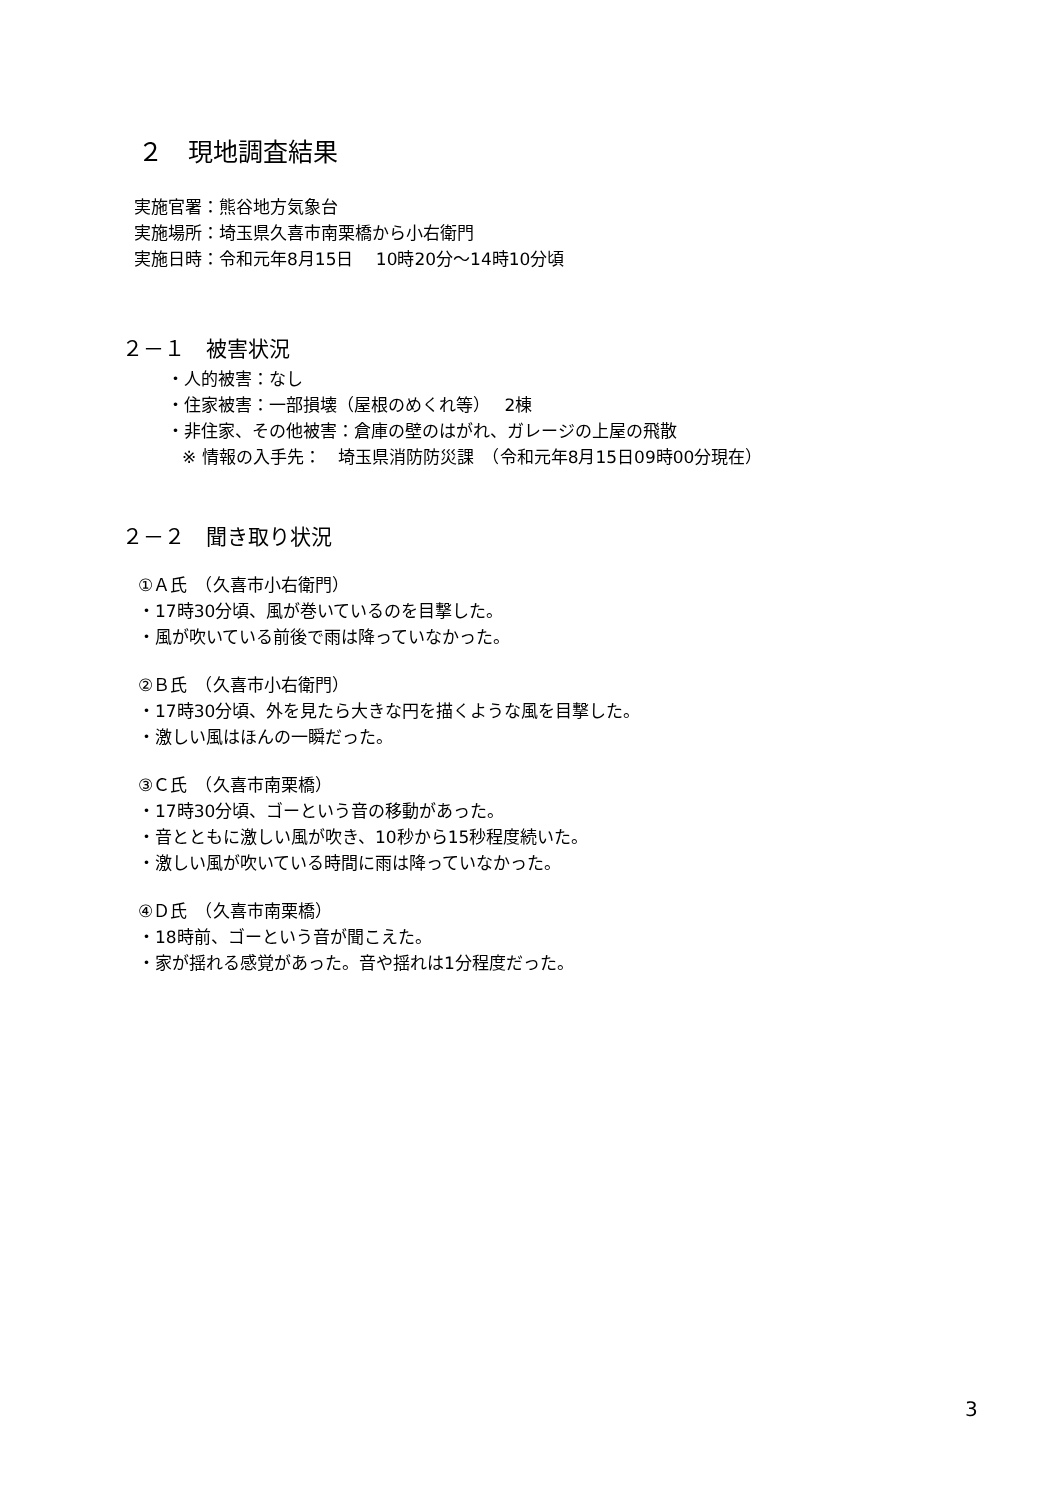２　現地調査結果
実施官署：熊谷地方気象台
実施場所：埼玉県久喜市南栗橋から小右衛門
実施日時：令和元年8月15日　 10時20分～14時10分頃
２－１　被害状況
・人的被害：なし
・住家被害：一部損壊（屋根のめくれ等）　 2棟
・非住家、その他被害：倉庫の壁のはがれ、ガレージの上屋の飛散
※ 情報の入手先：　埼玉県消防防災課　（令和元年8月15日09時00分現在）
２－２　聞き取り状況
①Ａ氏　（久喜市小右衛門）
・17時30分頃、風が巻いているのを目撃した。
・風が吹いている前後で雨は降っていなかった。
②Ｂ氏　（久喜市小右衛門）
・17時30分頃、外を見たら大きな円を描くような風を目撃した。
・激しい風はほんの一瞬だった。
③Ｃ氏　（久喜市南栗橋）
・17時30分頃、ゴーという音の移動があった。
・音とともに激しい風が吹き、10秒から15秒程度続いた。
・激しい風が吹いている時間に雨は降っていなかった。
④Ｄ氏　（久喜市南栗橋）
・18時前、ゴーという音が聞こえた。
・家が揺れる感覚があった。音や揺れは1分程度だった。
3